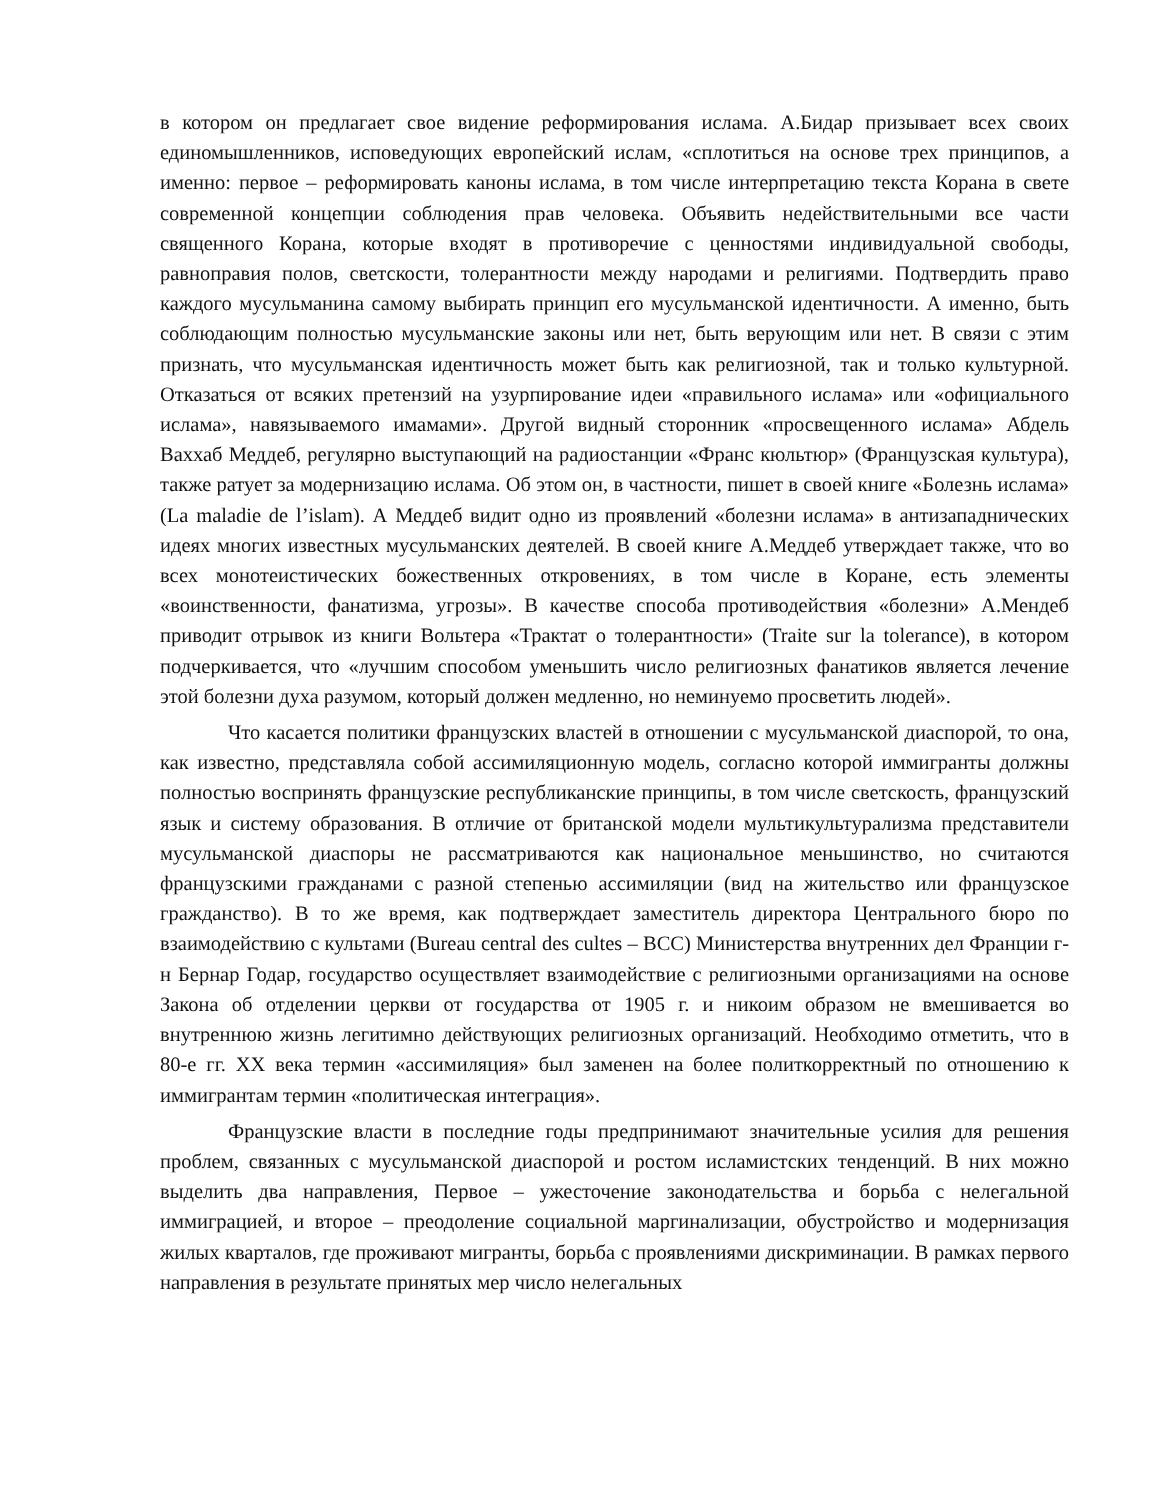в котором он предлагает свое видение реформирования ислама. А.Бидар призывает всех своих единомышленников, исповедующих европейский ислам, «сплотиться на основе трех принципов, а именно: первое – реформировать каноны ислама, в том числе интерпретацию текста Корана в свете современной концепции соблюдения прав человека. Объявить недействительными все части священного Корана, которые входят в противоречие с ценностями индивидуальной свободы, равноправия полов, светскости, толерантности между народами и религиями. Подтвердить право каждого мусульманина самому выбирать принцип его мусульманской идентичности. А именно, быть соблюдающим полностью мусульманские законы или нет, быть верующим или нет. В связи с этим признать, что мусульманская идентичность может быть как религиозной, так и только культурной. Отказаться от всяких претензий на узурпирование идеи «правильного ислама» или «официального ислама», навязываемого имамами». Другой видный сторонник «просвещенного ислама» Абдель Ваххаб Меддеб, регулярно выступающий на радиостанции «Франс кюльтюр» (Французская культура), также ратует за модернизацию ислама. Об этом он, в частности, пишет в своей книге «Болезнь ислама» (La maladie de l’islam). А Меддеб видит одно из проявлений «болезни ислама» в антизападнических идеях многих известных мусульманских деятелей. В своей книге А.Меддеб утверждает также, что во всех монотеистических божественных откровениях, в том числе в Коране, есть элементы «воинственности, фанатизма, угрозы». В качестве способа противодействия «болезни» А.Мендеб приводит отрывок из книги Вольтера «Трактат о толерантности» (Traite sur la tolerance), в котором подчеркивается, что «лучшим способом уменьшить число религиозных фанатиков является лечение этой болезни духа разумом, который должен медленно, но неминуемо просветить людей».
Что касается политики французских властей в отношении с мусульманской диаспорой, то она, как известно, представляла собой ассимиляционную модель, согласно которой иммигранты должны полностью воспринять французские республиканские принципы, в том числе светскость, французский язык и систему образования. В отличие от британской модели мультикультурализма представители мусульманской диаспоры не рассматриваются как национальное меньшинство, но считаются французскими гражданами с разной степенью ассимиляции (вид на жительство или французское гражданство). В то же время, как подтверждает заместитель директора Центрального бюро по взаимодействию с культами (Bureau central des cultes – BCC) Министерства внутренних дел Франции г-н Бернар Годар, государство осуществляет взаимодействие с религиозными организациями на основе Закона об отделении церкви от государства от 1905 г. и никоим образом не вмешивается во внутреннюю жизнь легитимно действующих религиозных организаций. Необходимо отметить, что в 80-е гг. XX века термин «ассимиляция» был заменен на более политкорректный по отношению к иммигрантам термин «политическая интеграция».
Французские власти в последние годы предпринимают значительные усилия для решения проблем, связанных с мусульманской диаспорой и ростом исламистских тенденций. В них можно выделить два направления, Первое – ужесточение законодательства и борьба с нелегальной иммиграцией, и второе – преодоление социальной маргинализации, обустройство и модернизация жилых кварталов, где проживают мигранты, борьба с проявлениями дискриминации. В рамках первого направления в результате принятых мер число нелегальных